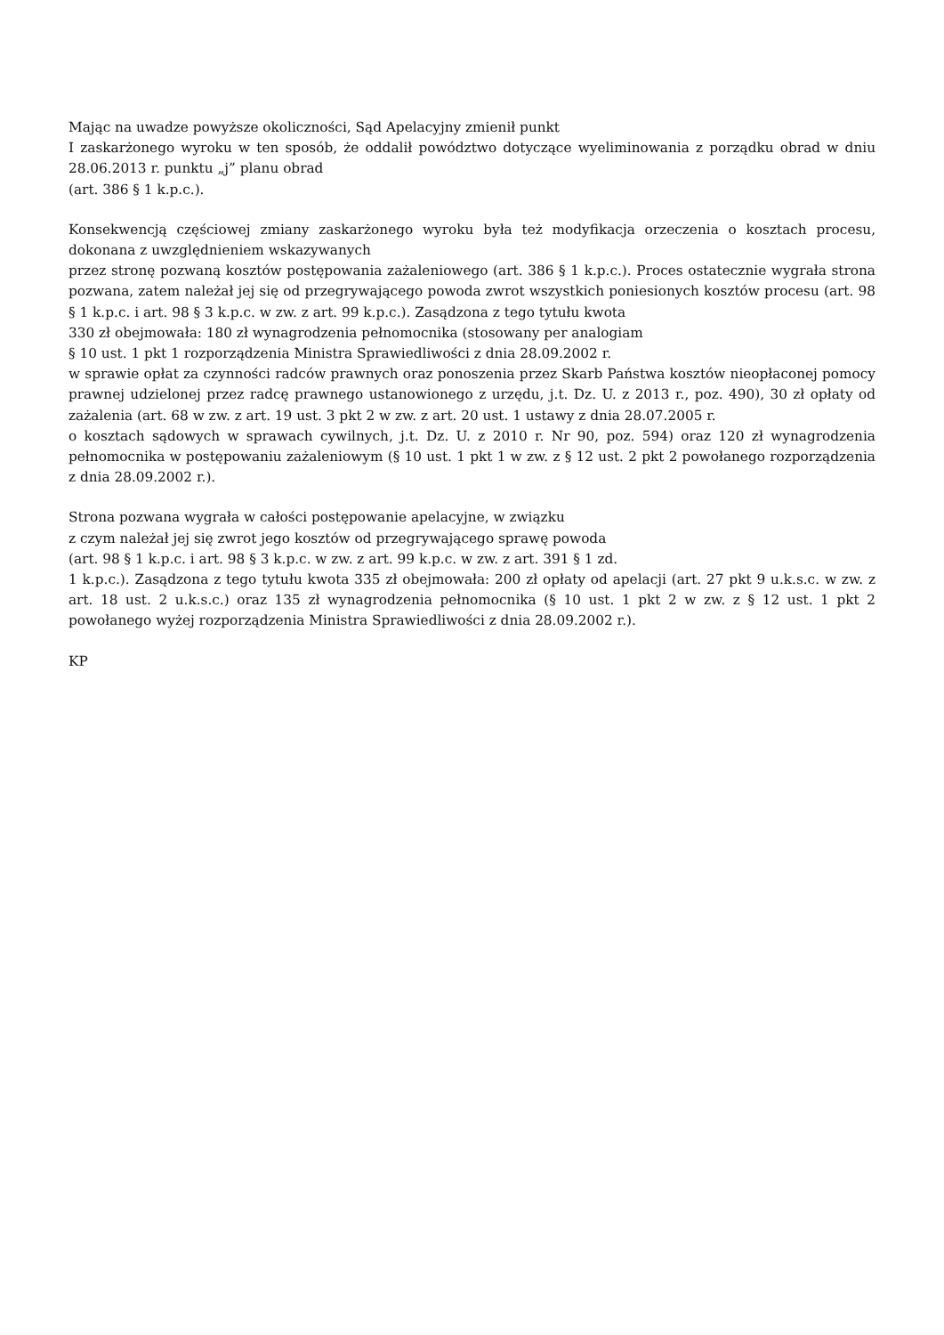Mając na uwadze powyższe okoliczności, Sąd Apelacyjny zmienił punkt
I zaskarżonego wyroku w ten sposób, że oddalił powództwo dotyczące wyeliminowania z porządku obrad w dniu 28.06.2013 r. punktu „j” planu obrad
(art. 386 § 1 k.p.c.).
Konsekwencją częściowej zmiany zaskarżonego wyroku była też modyfikacja orzeczenia o kosztach procesu, dokonana z uwzględnieniem wskazywanych
przez stronę pozwaną kosztów postępowania zażaleniowego (art. 386 § 1 k.p.c.). Proces ostatecznie wygrała strona pozwana, zatem należał jej się od przegrywającego powoda zwrot wszystkich poniesionych kosztów procesu (art. 98 § 1 k.p.c. i art. 98 § 3 k.p.c. w zw. z art. 99 k.p.c.). Zasądzona z tego tytułu kwota
330 zł obejmowała: 180 zł wynagrodzenia pełnomocnika (stosowany per analogiam
§ 10 ust. 1 pkt 1 rozporządzenia Ministra Sprawiedliwości z dnia 28.09.2002 r.
w sprawie opłat za czynności radców prawnych oraz ponoszenia przez Skarb Państwa kosztów nieopłaconej pomocy prawnej udzielonej przez radcę prawnego ustanowionego z urzędu, j.t. Dz. U. z 2013 r., poz. 490), 30 zł opłaty od zażalenia (art. 68 w zw. z art. 19 ust. 3 pkt 2 w zw. z art. 20 ust. 1 ustawy z dnia 28.07.2005 r.
o kosztach sądowych w sprawach cywilnych, j.t. Dz. U. z 2010 r. Nr 90, poz. 594) oraz 120 zł wynagrodzenia pełnomocnika w postępowaniu zażaleniowym (§ 10 ust. 1 pkt 1 w zw. z § 12 ust. 2 pkt 2 powołanego rozporządzenia z dnia 28.09.2002 r.).
Strona pozwana wygrała w całości postępowanie apelacyjne, w związku
z czym należał jej się zwrot jego kosztów od przegrywającego sprawę powoda
(art. 98 § 1 k.p.c. i art. 98 § 3 k.p.c. w zw. z art. 99 k.p.c. w zw. z art. 391 § 1 zd.
1 k.p.c.). Zasądzona z tego tytułu kwota 335 zł obejmowała: 200 zł opłaty od apelacji (art. 27 pkt 9 u.k.s.c. w zw. z art. 18 ust. 2 u.k.s.c.) oraz 135 zł wynagrodzenia pełnomocnika (§ 10 ust. 1 pkt 2 w zw. z § 12 ust. 1 pkt 2 powołanego wyżej rozporządzenia Ministra Sprawiedliwości z dnia 28.09.2002 r.).
KP